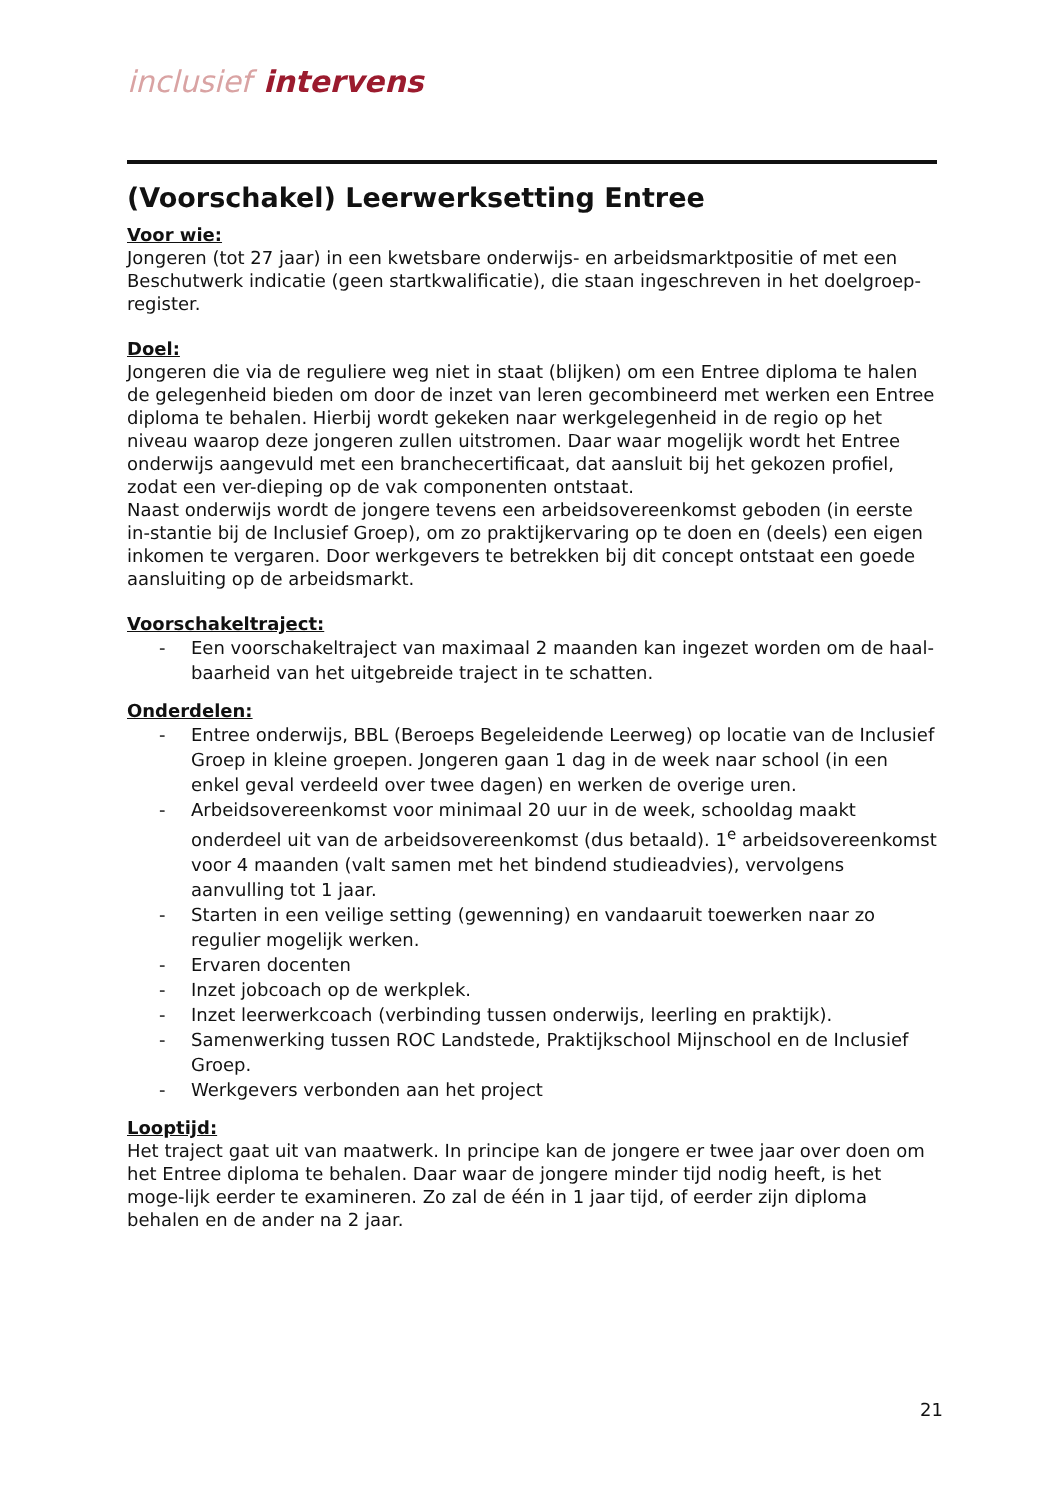inclusief intervens
(Voorschakel) Leerwerksetting Entree
Voor wie:
Jongeren (tot 27 jaar) in een kwetsbare onderwijs- en arbeidsmarktpositie of met een Beschutwerk indicatie (geen startkwalificatie), die staan ingeschreven in het doelgroep-register.
Doel:
Jongeren die via de reguliere weg niet in staat (blijken) om een Entree diploma te halen de gelegenheid bieden om door de inzet van leren gecombineerd met werken een Entree diploma te behalen. Hierbij wordt gekeken naar werkgelegenheid in de regio op het niveau waarop deze jongeren zullen uitstromen. Daar waar mogelijk wordt het Entree onderwijs aangevuld met een branchecertificaat, dat aansluit bij het gekozen profiel, zodat een ver-dieping op de vak componenten ontstaat.
Naast onderwijs wordt de jongere tevens een arbeidsovereenkomst geboden (in eerste in-stantie bij de Inclusief Groep), om zo praktijkervaring op te doen en (deels) een eigen inkomen te vergaren. Door werkgevers te betrekken bij dit concept ontstaat een goede aansluiting op de arbeidsmarkt.
Voorschakeltraject:
- Een voorschakeltraject van maximaal 2 maanden kan ingezet worden om de haal-baarheid van het uitgebreide traject in te schatten.
Onderdelen:
- Entree onderwijs, BBL (Beroeps Begeleidende Leerweg) op locatie van de Inclusief Groep in kleine groepen. Jongeren gaan 1 dag in de week naar school (in een enkel geval verdeeld over twee dagen) en werken de overige uren.
- Arbeidsovereenkomst voor minimaal 20 uur in de week, schooldag maakt onderdeel uit van de arbeidsovereenkomst (dus betaald). 1<sup>e</sup> arbeidsovereenkomst voor 4 maanden (valt samen met het bindend studieadvies), vervolgens aanvulling tot 1 jaar.
- Starten in een veilige setting (gewenning) en vandaaruit toewerken naar zo regulier mogelijk werken.
- Ervaren docenten
- Inzet jobcoach op de werkplek.
- Inzet leerwerkcoach (verbinding tussen onderwijs, leerling en praktijk).
- Samenwerking tussen ROC Landstede, Praktijkschool Mijnschool en de Inclusief Groep.
- Werkgevers verbonden aan het project
Looptijd:
Het traject gaat uit van maatwerk. In principe kan de jongere er twee jaar over doen om het Entree diploma te behalen. Daar waar de jongere minder tijd nodig heeft, is het moge-lijk eerder te examineren. Zo zal de één in 1 jaar tijd, of eerder zijn diploma behalen en de ander na 2 jaar.
21